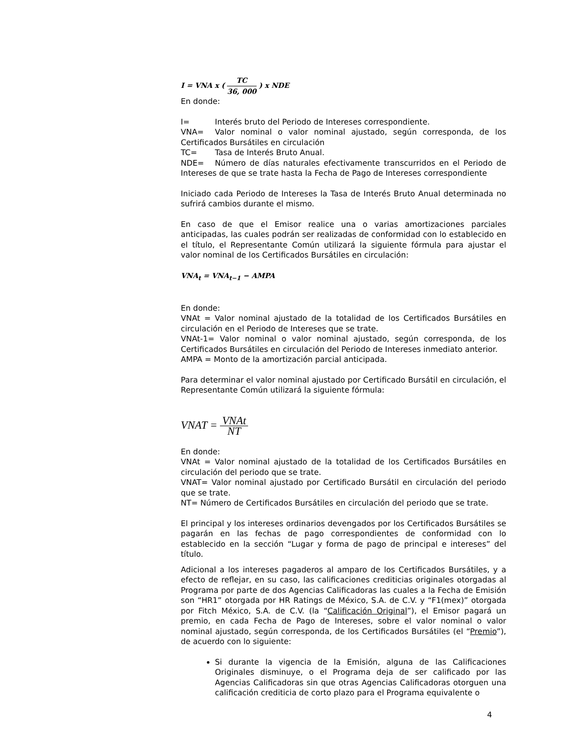I = VNA x ( TC 36, 000 ) x NDE
En donde:
I= Interés bruto del Periodo de Intereses correspondiente.
VNA= Valor nominal o valor nominal ajustado, según corresponda, de los Certificados Bursátiles en circulación
TC= Tasa de Interés Bruto Anual.
NDE= Número de días naturales efectivamente transcurridos en el Periodo de Intereses de que se trate hasta la Fecha de Pago de Intereses correspondiente
Iniciado cada Periodo de Intereses la Tasa de Interés Bruto Anual determinada no sufrirá cambios durante el mismo.
En caso de que el Emisor realice una o varias amortizaciones parciales anticipadas, las cuales podrán ser realizadas de conformidad con lo establecido en el título, el Representante Común utilizará la siguiente fórmula para ajustar el valor nominal de los Certificados Bursátiles en circulación:
VNA<sub>t</sub> = VNA<sub>t−1</sub> − AMPA
En donde:
VNAt = Valor nominal ajustado de la totalidad de los Certificados Bursátiles en circulación en el Periodo de Intereses que se trate.
VNAt-1= Valor nominal o valor nominal ajustado, según corresponda, de los Certificados Bursátiles en circulación del Periodo de Intereses inmediato anterior.
AMPA = Monto de la amortización parcial anticipada.
Para determinar el valor nominal ajustado por Certificado Bursátil en circulación, el Representante Común utilizará la siguiente fórmula:
VNAT = VNAt NT
En donde:
VNAt = Valor nominal ajustado de la totalidad de los Certificados Bursátiles en circulación del periodo que se trate.
VNAT= Valor nominal ajustado por Certificado Bursátil en circulación del periodo que se trate.
NT= Número de Certificados Bursátiles en circulación del periodo que se trate.
El principal y los intereses ordinarios devengados por los Certificados Bursátiles se pagarán en las fechas de pago correspondientes de conformidad con lo establecido en la sección “Lugar y forma de pago de principal e intereses” del título.
Adicional a los intereses pagaderos al amparo de los Certificados Bursátiles, y a efecto de reflejar, en su caso, las calificaciones crediticias originales otorgadas al Programa por parte de dos Agencias Calificadoras las cuales a la Fecha de Emisión son “HR1” otorgada por HR Ratings de México, S.A. de C.V. y “F1(mex)” otorgada por Fitch México, S.A. de C.V. (la “Calificación Original”), el Emisor pagará un premio, en cada Fecha de Pago de Intereses, sobre el valor nominal o valor nominal ajustado, según corresponda, de los Certificados Bursátiles (el “Premio”), de acuerdo con lo siguiente:
Si durante la vigencia de la Emisión, alguna de las Calificaciones Originales disminuye, o el Programa deja de ser calificado por las Agencias Calificadoras sin que otras Agencias Calificadoras otorguen una calificación crediticia de corto plazo para el Programa equivalente o
4